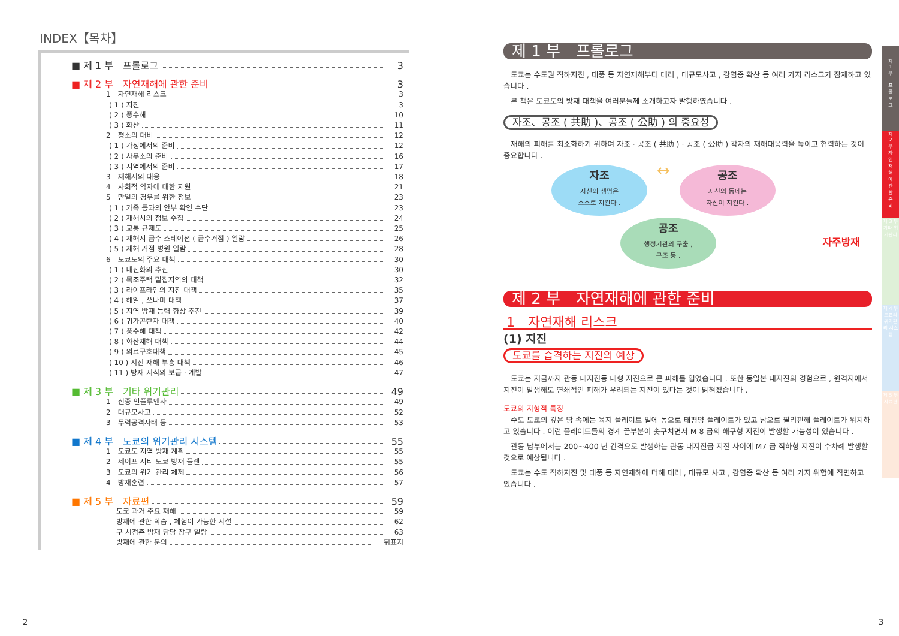INDEX【목차】
■ 제 1 부　프롤로그 3
■ 제 2 부　자연재해에 관한 준비 3
1　자연재해 리스크 3
( 1 ) 지진 3
( 2 ) 풍수해 10
( 3 ) 화산 11
2　평소의 대비 12
( 1 ) 가정에서의 준비 12
( 2 ) 사무소의 준비 16
( 3 ) 지역에서의 준비 17
3　재해시의 대응 18
4　사회적 약자에 대한 지원 21
5　만일의 경우를 위한 정보 23
( 1 ) 가족 등과의 안부 확인 수단 23
( 2 ) 재해시의 정보 수집 24
( 3 ) 교통 규제도 25
( 4 ) 재해시 급수 스테이션 ( 급수거점 ) 일람 26
( 5 ) 재해 거점 병원 일람 28
6　도쿄도의 주요 대책 30
( 1 ) 내진화의 추진 30
( 2 ) 목조주택 밀집지역의 대책 32
( 3 ) 라이프라인의 지진 대책 35
( 4 ) 해일 , 쓰나미 대책 37
( 5 ) 지역 방재 능력 향상 추진 39
( 6 ) 귀가곤란자 대책 40
( 7 ) 풍수해 대책 42
( 8 ) 화산재해 대책 44
( 9 ) 의료구호대책 45
( 10 ) 지진 재해 부흥 대책 46
( 11 ) 방재 지식의 보급 · 계발 47
■ 제 3 부　기타 위기관리 49
1　신종 인플루엔자 49
2　대규모사고 52
3　무력공격사태 등 53
■ 제 4 부　도쿄의 위기관리 시스템 55
1　도쿄도 지역 방재 계획 55
2　세이프 시티 도쿄 방재 플랜 55
3　도쿄의 위기 관리 체제 56
4　방재훈련 57
■ 제 5 부　자료편 59
도쿄 과거 주요 재해 59
방재에 관한 학습 , 체험이 가능한 시설 62
구 시정촌 방재 담당 창구 일람 63
방재에 관한 문의 뒤표지
제 1 부　프롤로그
도쿄는 수도권 직하지진 , 태풍 등 자연재해부터 테러 , 대규모사고 , 감염증 확산 등 여러 가지 리스크가 잠재하고 있습니다 .
본 책은 도쿄도의 방재 대책을 여러분들께 소개하고자 발행하였습니다 .
자조、공조 ( 共助 )、공조 ( 公助 ) 의 중요성
재해의 피해를 최소화하기 위하여 자조 · 공조 ( 共助 ) · 공조 ( 公助 ) 각자의 재해대응력을 높이고 협력하는 것이 중요합니다 .
자조 자신의 생명은
스스로 지킨다 .
↔
공조 자신의 동네는
자신이 지킨다 .
공조 행정기관의 구출 ,
구조 등 .
자주방재
제 2 부　자연재해에 관한 준비
1　자연재해 리스크
(1) 지진
도쿄를 습격하는 지진의 예상
도쿄는 지금까지 관동 대지진등 대형 지진으로 큰 피해를 입었습니다 . 또한 동일본 대지진의 경험으로 , 원격지에서 지진이 발생해도 연쇄적인 피해가 우려되는 지진이 있다는 것이 밝혀졌습니다 .
도쿄의 지형적 특징
수도 도쿄의 깊은 땅 속에는 육지 플레이트 밑에 동으로 태평양 플레이트가 있고 남으로 필리핀해 플레이트가 위치하고 있습니다 . 이런 플레이트들의 경계 끝부분이 솟구치면서 M 8 급의 해구형 지진이 발생할 가능성이 있습니다 .
관동 남부에서는 200~400 년 간격으로 발생하는 관동 대지진급 지진 사이에 M7 급 직하형 지진이 수차례 발생할 것으로 예상됩니다 .
도쿄는 수도 직하지진 및 태풍 등 자연재해에 더해 테러 , 대규모 사고 , 감염증 확산 등 여러 가지 위험에 직면하고 있습니다 .
제
1
부
프
롤
로
그
제
2
부
자
연
재
해
에
관
한
준
비
제 3 부 기타 위기관리
제 4 부 도쿄의 위기관리 시스템
제 5 부 자료편
2 3